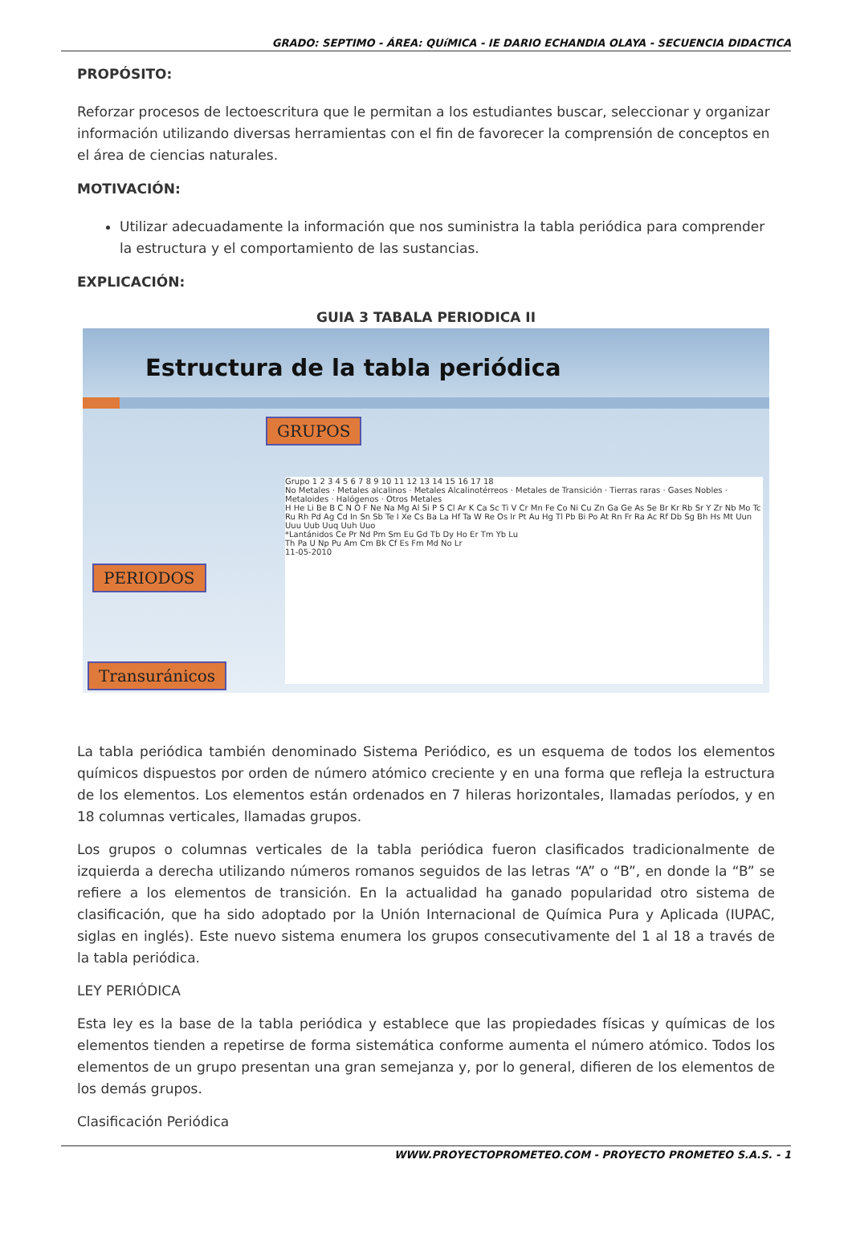GRADO: SEPTIMO - ÁREA: QUíMICA - IE DARIO ECHANDIA OLAYA - SECUENCIA DIDACTICA
PROPÓSITO:
Reforzar procesos de lectoescritura que le permitan a los estudiantes buscar, seleccionar y organizar información utilizando diversas herramientas con el fin de favorecer la comprensión de conceptos en el área de ciencias naturales.
MOTIVACIÓN:
Utilizar adecuadamente la información que nos suministra la tabla periódica para comprender la estructura y el comportamiento de las sustancias.
EXPLICACIÓN:
GUIA 3 TABALA PERIODICA II
Estructura de la tabla periódica
GRUPOS
PERIODOS
Transuránicos
Grupo 1 2 3 4 5 6 7 8 9 10 11 12 13 14 15 16 17 18
No Metales · Metales alcalinos · Metales Alcalinotérreos · Metales de Transición · Tierras raras · Gases Nobles · Metaloides · Halógenos · Otros Metales
H He Li Be B C N O F Ne Na Mg Al Si P S Cl Ar K Ca Sc Ti V Cr Mn Fe Co Ni Cu Zn Ga Ge As Se Br Kr Rb Sr Y Zr Nb Mo Tc Ru Rh Pd Ag Cd In Sn Sb Te I Xe Cs Ba La Hf Ta W Re Os Ir Pt Au Hg Tl Pb Bi Po At Rn Fr Ra Ac Rf Db Sg Bh Hs Mt Uun Uuu Uub Uuq Uuh Uuo
*Lantánidos Ce Pr Nd Pm Sm Eu Gd Tb Dy Ho Er Tm Yb Lu
Th Pa U Np Pu Am Cm Bk Cf Es Fm Md No Lr
11-05-2010
La tabla periódica también denominado Sistema Periódico, es un esquema de todos los elementos químicos dispuestos por orden de número atómico creciente y en una forma que refleja la estructura de los elementos. Los elementos están ordenados en 7 hileras horizontales, llamadas períodos, y en 18 columnas verticales, llamadas grupos.
Los grupos o columnas verticales de la tabla periódica fueron clasificados tradicionalmente de izquierda a derecha utilizando números romanos seguidos de las letras “A” o “B”, en donde la “B” se refiere a los elementos de transición. En la actualidad ha ganado popularidad otro sistema de clasificación, que ha sido adoptado por la Unión Internacional de Química Pura y Aplicada (IUPAC, siglas en inglés). Este nuevo sistema enumera los grupos consecutivamente del 1 al 18 a través de la tabla periódica.
LEY PERIÓDICA
Esta ley es la base de la tabla periódica y establece que las propiedades físicas y químicas de los elementos tienden a repetirse de forma sistemática conforme aumenta el número atómico. Todos los elementos de un grupo presentan una gran semejanza y, por lo general, difieren de los elementos de los demás grupos.
Clasificación Periódica
WWW.PROYECTOPROMETEO.COM - PROYECTO PROMETEO S.A.S. - 1